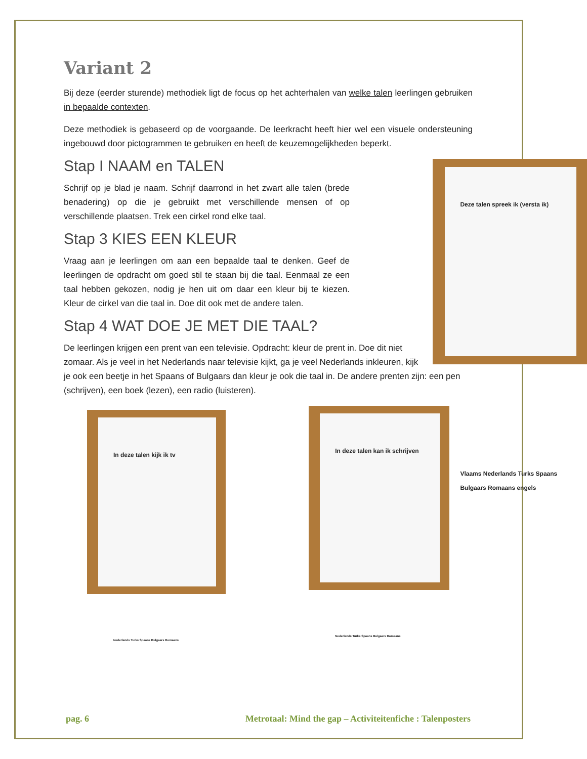Variant 2
Bij deze (eerder sturende) methodiek ligt de focus op het achterhalen van welke talen leerlingen gebruiken in bepaalde contexten.
Deze methodiek is gebaseerd op de voorgaande. De leerkracht heeft hier wel een visuele ondersteuning ingebouwd door pictogrammen te gebruiken en heeft de keuzemogelijkheden beperkt.
Deze talen spreek ik (versta ik)
Vlaams Nederlands Turks Spaans Bulgaars Romaans engels
Stap I NAAM en TALEN
Schrijf op je blad je naam. Schrijf daarrond in het zwart alle talen (brede benadering) op die je gebruikt met verschillende mensen of op verschillende plaatsen. Trek een cirkel rond elke taal.
Stap 3 KIES EEN KLEUR
Vraag aan je leerlingen om aan een bepaalde taal te denken. Geef de leerlingen de opdracht om goed stil te staan bij die taal. Eenmaal ze een taal hebben gekozen, nodig je hen uit om daar een kleur bij te kiezen. Kleur de cirkel van die taal in. Doe dit ook met de andere talen.
Stap 4 WAT DOE JE MET DIE TAAL?
De leerlingen krijgen een prent van een televisie. Opdracht: kleur de prent in. Doe dit niet zomaar. Als je veel in het Nederlands naar televisie kijkt, ga je veel Nederlands inkleuren, kijk je ook een beetje in het Spaans of Bulgaars dan kleur je ook die taal in. De andere prenten zijn: een pen (schrijven), een boek (lezen), een radio (luisteren).
In deze talen kijk ik tv
Nederlands Turks Spaans Bulgaars Romaans
In deze talen kan ik schrijven
Nederlands Turks Spaans Bulgaars Romaans
pag. 6 Metrotaal: Mind the gap – Activiteitenfiche : Talenposters